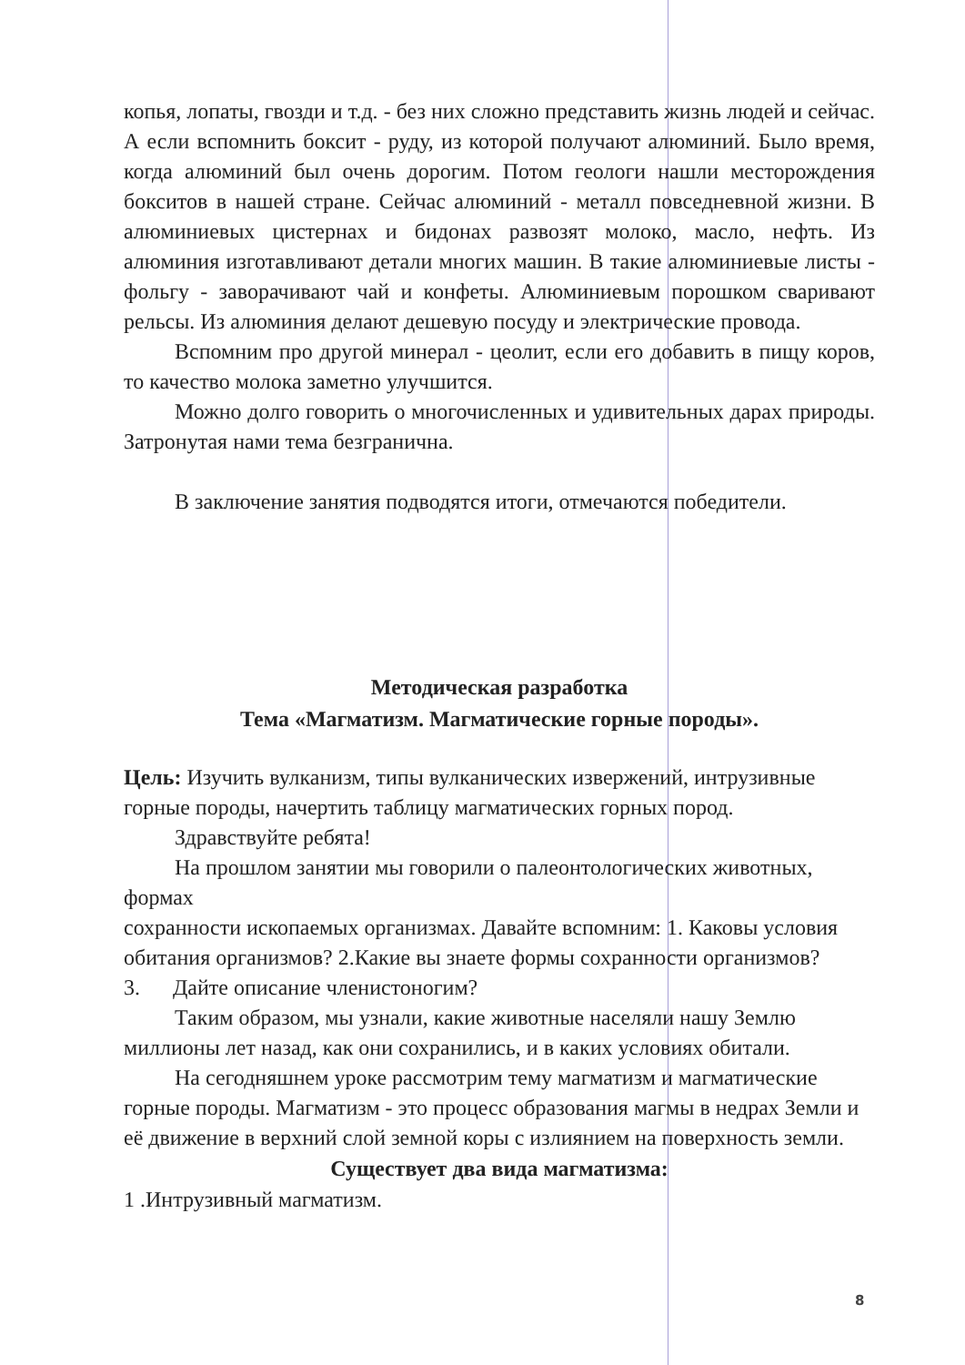копья, лопаты, гвозди и т.д. - без них сложно представить жизнь людей и сейчас. А если вспомнить боксит - руду, из которой получают алюминий. Было время, когда алюминий был очень дорогим. Потом геологи нашли месторождения бокситов в нашей стране. Сейчас алюминий - металл повседневной жизни. В алюминиевых цистернах и бидонах развозят молоко, масло, нефть. Из алюминия изготавливают детали многих машин. В такие алюминиевые листы - фольгу - заворачивают чай и конфеты. Алюминиевым порошком сваривают рельсы. Из алюминия делают дешевую посуду и электрические провода.
Вспомним про другой минерал - цеолит, если его добавить в пищу коров, то качество молока заметно улучшится.
Можно долго говорить о многочисленных и удивительных дарах природы. Затронутая нами тема безгранична.
В заключение занятия подводятся итоги, отмечаются победители.
Методическая разработка
Тема «Магматизм. Магматические горные породы».
Цель: Изучить вулканизм, типы вулканических извержений, интрузивные горные породы, начертить таблицу магматических горных пород.
Здравствуйте ребята!
На прошлом занятии мы говорили о палеонтологических животных, формах
сохранности ископаемых организмах. Давайте вспомним: 1. Каковы условия обитания организмов? 2.Какие вы знаете формы сохранности организмов?
3. Дайте описание членистоногим?
Таким образом, мы узнали, какие животные населяли нашу Землю миллионы лет назад, как они сохранились, и в каких условиях обитали.
На сегодняшнем уроке рассмотрим тему магматизм и магматические горные породы. Магматизм - это процесс образования магмы в недрах Земли и её движение в верхний слой земной коры с излиянием на поверхность земли.
Существует два вида магматизма:
1 .Интрузивный магматизм.
8